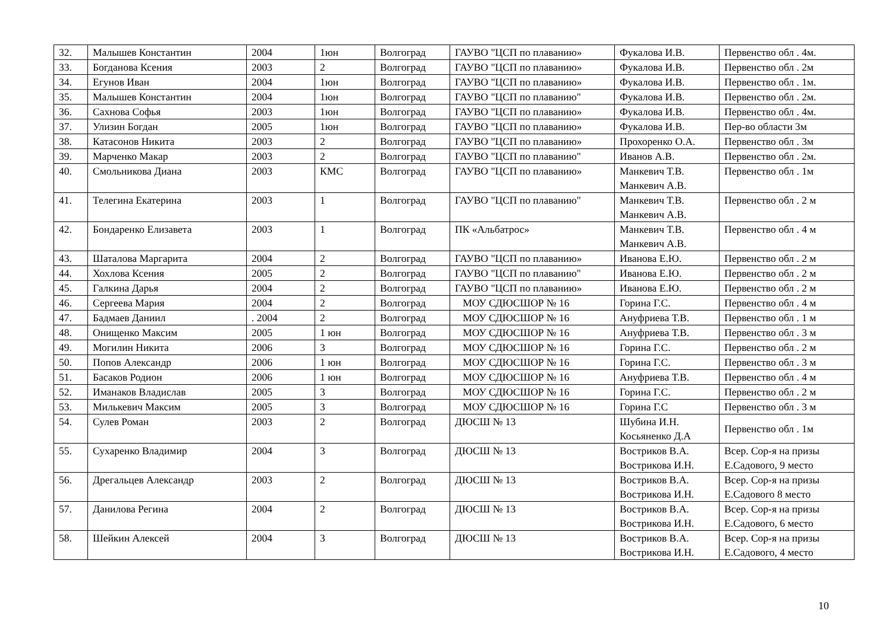| 32. | Малышев Константин | 2004 | 1юн | Волгоград | ГАУВО "ЦСП по плаванию» | Фукалова И.В. | Первенство обл . 4м. |
| 33. | Богданова Ксения | 2003 | 2 | Волгоград | ГАУВО "ЦСП по плаванию» | Фукалова И.В. | Первенство обл . 2м |
| 34. | Егунов Иван | 2004 | 1юн | Волгоград | ГАУВО "ЦСП по плаванию» | Фукалова И.В. | Первенство обл . 1м. |
| 35. | Малышев Константин | 2004 | 1юн | Волгоград | ГАУВО "ЦСП по плаванию" | Фукалова И.В. | Первенство обл . 2м. |
| 36. | Сахнова Софья | 2003 | 1юн | Волгоград | ГАУВО "ЦСП по плаванию» | Фукалова И.В. | Первенство обл . 4м. |
| 37. | Улизин Богдан | 2005 | 1юн | Волгоград | ГАУВО "ЦСП по плаванию» | Фукалова И.В. | Пер-во области 3м |
| 38. | Катасонов Никита | 2003 | 2 | Волгоград | ГАУВО "ЦСП по плаванию» | Прохоренко О.А. | Первенство обл . 3м |
| 39. | Марченко Макар | 2003 | 2 | Волгоград | ГАУВО "ЦСП по плаванию" | Иванов А.В. | Первенство обл . 2м. |
| 40. | Смольникова Диана | 2003 | КМС | Волгоград | ГАУВО "ЦСП по плаванию» | Манкевич Т.В. Манкевич А.В. | Первенство обл . 1м |
| 41. | Телегина Екатерина | 2003 | 1 | Волгоград | ГАУВО "ЦСП по плаванию" | Манкевич Т.В. Манкевич А.В. | Первенство обл . 2 м |
| 42. | Бондаренко Елизавета | 2003 | 1 | Волгоград | ПК «Альбатрос» | Манкевич Т.В. Манкевич А.В. | Первенство обл . 4 м |
| 43. | Шаталова Маргарита | 2004 | 2 | Волгоград | ГАУВО "ЦСП по плаванию» | Иванова Е.Ю. | Первенство обл . 2 м |
| 44. | Хохлова Ксения | 2005 | 2 | Волгоград | ГАУВО "ЦСП по плаванию" | Иванова Е.Ю. | Первенство обл . 2 м |
| 45. | Галкина Дарья | 2004 | 2 | Волгоград | ГАУВО "ЦСП по плаванию» | Иванова Е.Ю. | Первенство обл . 2 м |
| 46. | Сергеева Мария | 2004 | 2 | Волгоград | МОУ СДЮСШОР № 16 | Горина Г.С. | Первенство обл . 4 м |
| 47. | Бадмаев Даниил | . 2004 | 2 | Волгоград | МОУ СДЮСШОР № 16 | Ануфриева Т.В. | Первенство обл . 1 м |
| 48. | Онищенко Максим | 2005 | 1 юн | Волгоград | МОУ СДЮСШОР № 16 | Ануфриева Т.В. | Первенство обл . 3 м |
| 49. | Могилин Никита | 2006 | 3 | Волгоград | МОУ СДЮСШОР № 16 | Горина Г.С. | Первенство обл . 2 м |
| 50. | Попов Александр | 2006 | 1 юн | Волгоград | МОУ СДЮСШОР № 16 | Горина Г.С. | Первенство обл . 3 м |
| 51. | Басаков Родион | 2006 | 1 юн | Волгоград | МОУ СДЮСШОР № 16 | Ануфриева Т.В. | Первенство обл . 4 м |
| 52. | Иманаков Владислав | 2005 | 3 | Волгоград | МОУ СДЮСШОР № 16 | Горина Г.С. | Первенство обл . 2 м |
| 53. | Милькевич Максим | 2005 | 3 | Волгоград | МОУ СДЮСШОР № 16 | Горина Г.С | Первенство обл . 3 м |
| 54. | Сулев Роман | 2003 | 2 | Волгоград | ДЮСШ № 13 | Шубина И.Н. Косьяненко Д.А | Первенство обл . 1м |
| 55. | Сухаренко Владимир | 2004 | 3 | Волгоград | ДЮСШ № 13 | Востриков В.А. Вострикова И.Н. | Всер. Сор-я на призы Е.Садового, 9 место |
| 56. | Дрегальцев Александр | 2003 | 2 | Волгоград | ДЮСШ № 13 | Востриков В.А. Вострикова И.Н. | Всер. Сор-я на призы Е.Садового 8 место |
| 57. | Данилова Регина | 2004 | 2 | Волгоград | ДЮСШ № 13 | Востриков В.А. Вострикова И.Н. | Всер. Сор-я на призы Е.Садового, 6 место |
| 58. | Шейкин Алексей | 2004 | 3 | Волгоград | ДЮСШ № 13 | Востриков В.А. Вострикова И.Н. | Всер. Сор-я на призы Е.Садового, 4 место |
10